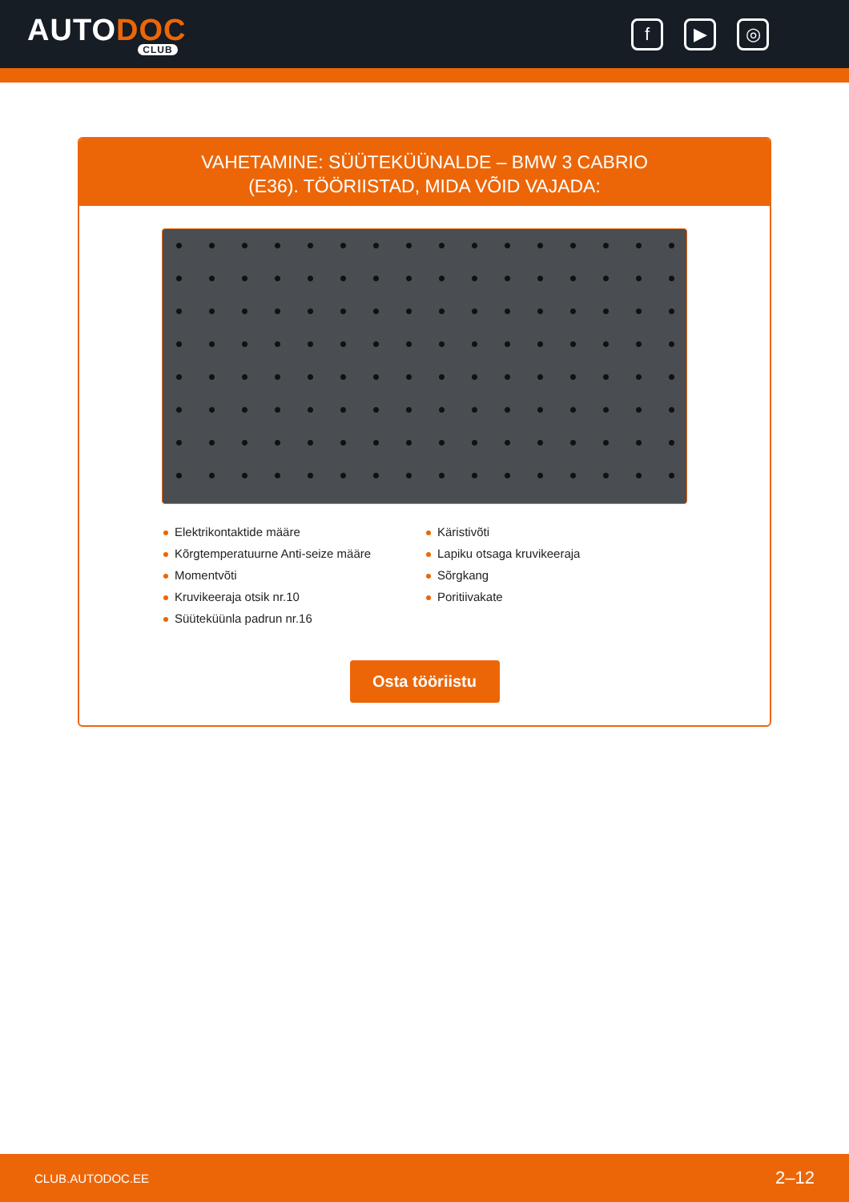AUTODOC
CLUB
f ▶ ◎
VAHETAMINE: SÜÜTEKÜÜNALDE – BMW 3 CABRIO
(E36). TÖÖRIISTAD, MIDA VÕID VAJADA:
Elektrikontaktide määre
Kõrgtemperatuurne Anti-seize määre
Momentvõti
Kruvikeeraja otsik nr.10
Süüteküünla padrun nr.16
Käristivõti
Lapiku otsaga kruvikeeraja
Sõrgkang
Poritiivakate
Osta tööriistu
CLUB.AUTODOC.EE 2–12